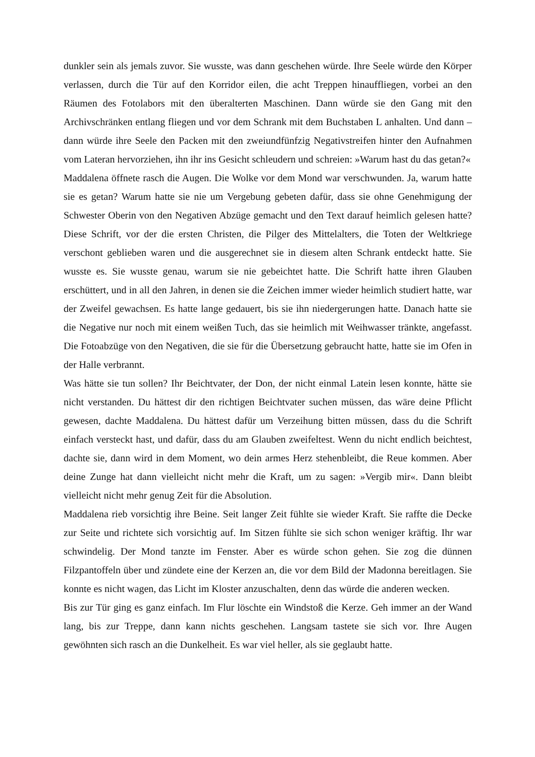dunkler sein als jemals zuvor. Sie wusste, was dann geschehen würde. Ihre Seele würde den Körper verlassen, durch die Tür auf den Korridor eilen, die acht Treppen hinauffliegen, vorbei an den Räumen des Fotolabors mit den überalterten Maschinen. Dann würde sie den Gang mit den Archivschränken entlang fliegen und vor dem Schrank mit dem Buchstaben L anhalten. Und dann – dann würde ihre Seele den Packen mit den zweiundfünfzig Negativstreifen hinter den Aufnahmen vom Lateran hervorziehen, ihn ihr ins Gesicht schleudern und schreien: »Warum hast du das getan?«
Maddalena öffnete rasch die Augen. Die Wolke vor dem Mond war verschwunden. Ja, warum hatte sie es getan? Warum hatte sie nie um Vergebung gebeten dafür, dass sie ohne Genehmigung der Schwester Oberin von den Negativen Abzüge gemacht und den Text darauf heimlich gelesen hatte? Diese Schrift, vor der die ersten Christen, die Pilger des Mittelalters, die Toten der Weltkriege verschont geblieben waren und die ausgerechnet sie in diesem alten Schrank entdeckt hatte. Sie wusste es. Sie wusste genau, warum sie nie gebeichtet hatte. Die Schrift hatte ihren Glauben erschüttert, und in all den Jahren, in denen sie die Zeichen immer wieder heimlich studiert hatte, war der Zweifel gewachsen. Es hatte lange gedauert, bis sie ihn niedergerungen hatte. Danach hatte sie die Negative nur noch mit einem weißen Tuch, das sie heimlich mit Weihwasser tränkte, angefasst. Die Fotoabzüge von den Negativen, die sie für die Übersetzung gebraucht hatte, hatte sie im Ofen in der Halle verbrannt.
Was hätte sie tun sollen? Ihr Beichtvater, der Don, der nicht einmal Latein lesen konnte, hätte sie nicht verstanden. Du hättest dir den richtigen Beichtvater suchen müssen, das wäre deine Pflicht gewesen, dachte Maddalena. Du hättest dafür um Verzeihung bitten müssen, dass du die Schrift einfach versteckt hast, und dafür, dass du am Glauben zweifeltest. Wenn du nicht endlich beichtest, dachte sie, dann wird in dem Moment, wo dein armes Herz stehenbleibt, die Reue kommen. Aber deine Zunge hat dann vielleicht nicht mehr die Kraft, um zu sagen: »Vergib mir«. Dann bleibt vielleicht nicht mehr genug Zeit für die Absolution.
Maddalena rieb vorsichtig ihre Beine. Seit langer Zeit fühlte sie wieder Kraft. Sie raffte die Decke zur Seite und richtete sich vorsichtig auf. Im Sitzen fühlte sie sich schon weniger kräftig. Ihr war schwindelig. Der Mond tanzte im Fenster. Aber es würde schon gehen. Sie zog die dünnen Filzpantoffeln über und zündete eine der Kerzen an, die vor dem Bild der Madonna bereitlagen. Sie konnte es nicht wagen, das Licht im Kloster anzuschalten, denn das würde die anderen wecken.
Bis zur Tür ging es ganz einfach. Im Flur löschte ein Windstoß die Kerze. Geh immer an der Wand lang, bis zur Treppe, dann kann nichts geschehen. Langsam tastete sie sich vor. Ihre Augen gewöhnten sich rasch an die Dunkelheit. Es war viel heller, als sie geglaubt hatte.